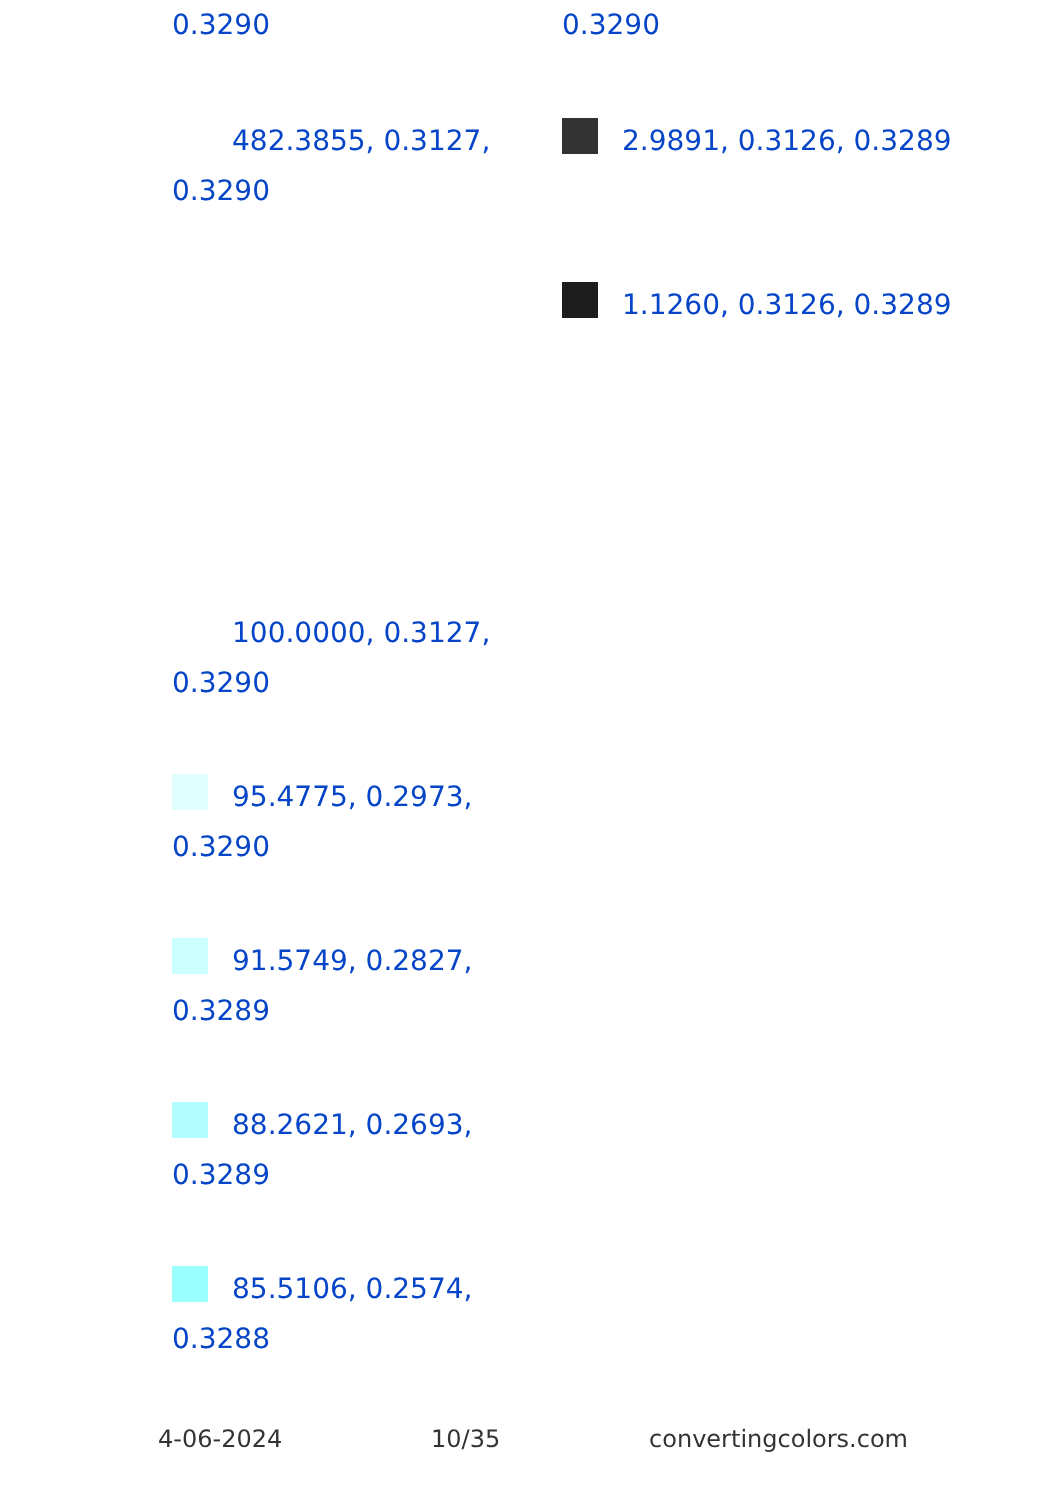0.3290
482.3855, 0.3127, 0.3290
100.0000, 0.3127, 0.3290
95.4775, 0.2973, 0.3290
91.5749, 0.2827, 0.3289
88.2621, 0.2693, 0.3289
85.5106, 0.2574, 0.3288
0.3290
2.9891, 0.3126, 0.3289
1.1260, 0.3126, 0.3289
4-06-2024 10/35 convertingcolors.com